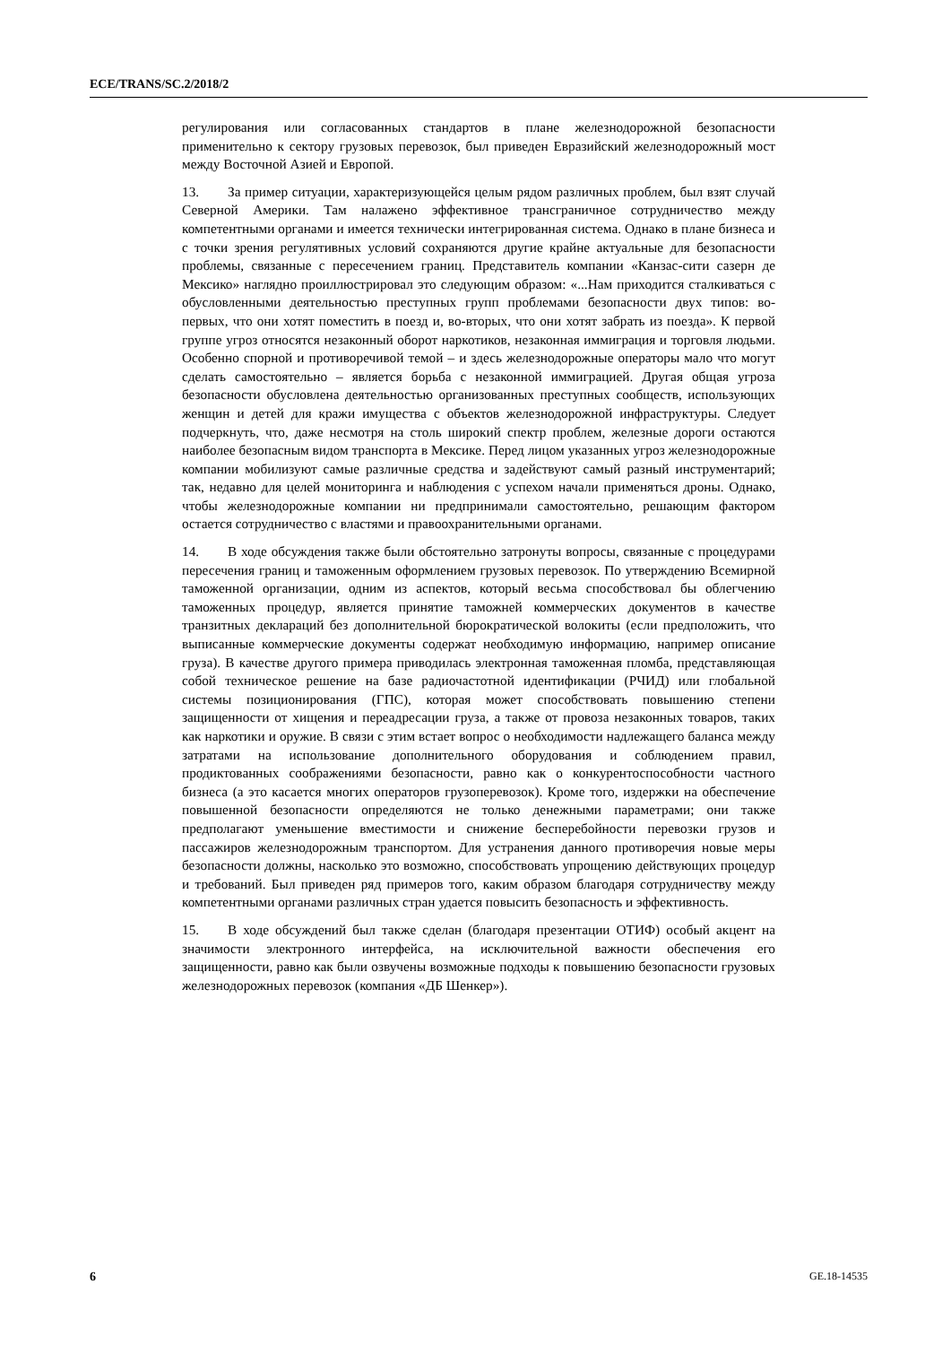ECE/TRANS/SC.2/2018/2
регулирования или согласованных стандартов в плане железнодорожной безопасности применительно к сектору грузовых перевозок, был приведен Евразийский железнодорожный мост между Восточной Азией и Европой.
13. За пример ситуации, характеризующейся целым рядом различных проблем, был взят случай Северной Америки. Там налажено эффективное трансграничное сотрудничество между компетентными органами и имеется технически интегрированная система. Однако в плане бизнеса и с точки зрения регулятивных условий сохраняются другие крайне актуальные для безопасности проблемы, связанные с пересечением границ. Представитель компании «Канзас-сити сазерн де Мексико» наглядно проиллюстрировал это следующим образом: «...Нам приходится сталкиваться с обусловленными деятельностью преступных групп проблемами безопасности двух типов: во-первых, что они хотят поместить в поезд и, во-вторых, что они хотят забрать из поезда». К первой группе угроз относятся незаконный оборот наркотиков, незаконная иммиграция и торговля людьми. Особенно спорной и противоречивой темой – и здесь железнодорожные операторы мало что могут сделать самостоятельно – является борьба с незаконной иммиграцией. Другая общая угроза безопасности обусловлена деятельностью организованных преступных сообществ, использующих женщин и детей для кражи имущества с объектов железнодорожной инфраструктуры. Следует подчеркнуть, что, даже несмотря на столь широкий спектр проблем, железные дороги остаются наиболее безопасным видом транспорта в Мексике. Перед лицом указанных угроз железнодорожные компании мобилизуют самые различные средства и задействуют самый разный инструментарий; так, недавно для целей мониторинга и наблюдения с успехом начали применяться дроны. Однако, чтобы железнодорожные компании ни предпринимали самостоятельно, решающим фактором остается сотрудничество с властями и правоохранительными органами.
14. В ходе обсуждения также были обстоятельно затронуты вопросы, связанные с процедурами пересечения границ и таможенным оформлением грузовых перевозок. По утверждению Всемирной таможенной организации, одним из аспектов, который весьма способствовал бы облегчению таможенных процедур, является принятие таможней коммерческих документов в качестве транзитных деклараций без дополнительной бюрократической волокиты (если предположить, что выписанные коммерческие документы содержат необходимую информацию, например описание груза). В качестве другого примера приводилась электронная таможенная пломба, представляющая собой техническое решение на базе радиочастотной идентификации (РЧИД) или глобальной системы позиционирования (ГПС), которая может способствовать повышению степени защищенности от хищения и переадресации груза, а также от провоза незаконных товаров, таких как наркотики и оружие. В связи с этим встает вопрос о необходимости надлежащего баланса между затратами на использование дополнительного оборудования и соблюдением правил, продиктованных соображениями безопасности, равно как о конкурентоспособности частного бизнеса (а это касается многих операторов грузоперевозок). Кроме того, издержки на обеспечение повышенной безопасности определяются не только денежными параметрами; они также предполагают уменьшение вместимости и снижение бесперебойности перевозки грузов и пассажиров железнодорожным транспортом. Для устранения данного противоречия новые меры безопасности должны, насколько это возможно, способствовать упрощению действующих процедур и требований. Был приведен ряд примеров того, каким образом благодаря сотрудничеству между компетентными органами различных стран удается повысить безопасность и эффективность.
15. В ходе обсуждений был также сделан (благодаря презентации ОТИФ) особый акцент на значимости электронного интерфейса, на исключительной важности обеспечения его защищенности, равно как были озвучены возможные подходы к повышению безопасности грузовых железнодорожных перевозок (компания «ДБ Шенкер»).
6 GE.18-14535